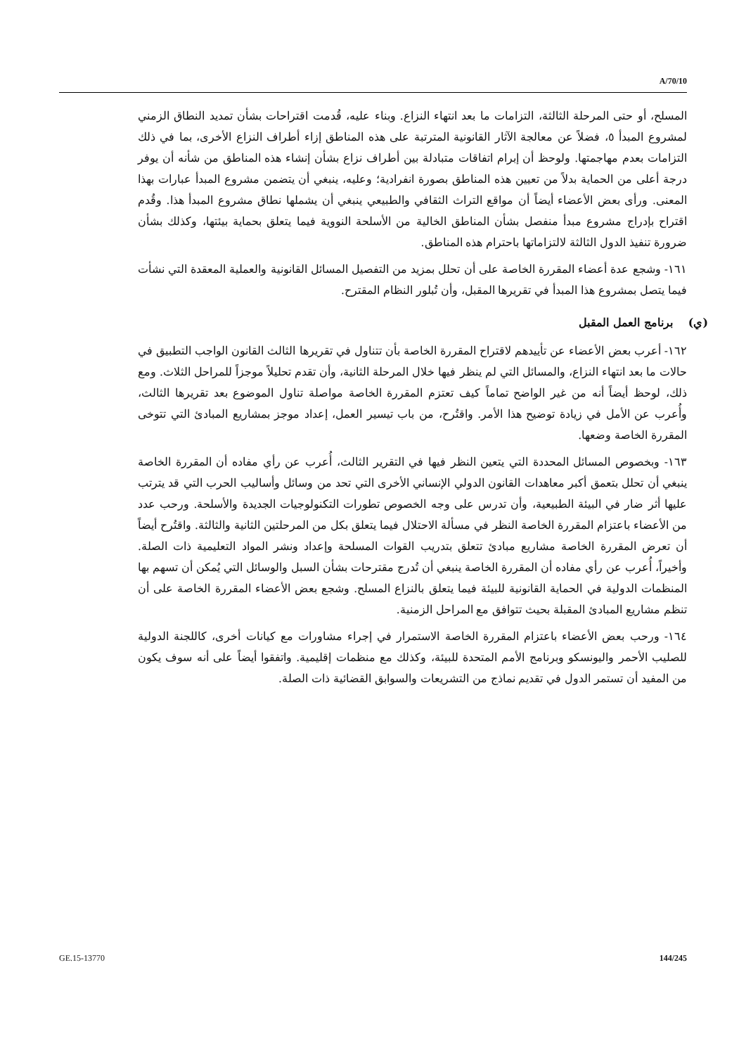A/70/10
المسلح، أو حتى المرحلة الثالثة، التزامات ما بعد انتهاء النزاع. وبناء عليه، قُدمت اقتراحات بشأن تمديد النطاق الزمني لمشروع المبدأ ٥، فضلاً عن معالجة الآثار القانونية المترتبة على هذه المناطق إزاء أطراف النزاع الأخرى، بما في ذلك التزامات بعدم مهاجمتها. ولوحظ أن إبرام اتفاقات متبادلة بين أطراف نزاع بشأن إنشاء هذه المناطق من شأنه أن يوفر درجة أعلى من الحماية بدلاً من تعيين هذه المناطق بصورة انفرادية؛ وعليه، ينبغي أن يتضمن مشروع المبدأ عبارات بهذا المعنى. ورأى بعض الأعضاء أيضاً أن مواقع التراث الثقافي والطبيعي ينبغي أن يشملها نطاق مشروع المبدأ هذا. وقُدم اقتراح بإدراج مشروع مبدأ منفصل بشأن المناطق الخالية من الأسلحة النووية فيما يتعلق بحماية بيئتها، وكذلك بشأن ضرورة تنفيذ الدول الثالثة لالتزاماتها باحترام هذه المناطق.
١٦١- وشجع عدة أعضاء المقررة الخاصة على أن تحلل بمزيد من التفصيل المسائل القانونية والعملية المعقدة التي نشأت فيما يتصل بمشروع هذا المبدأ في تقريرها المقبل، وأن تُبلور النظام المقترح.
(ي) برنامج العمل المقبل
١٦٢- أعرب بعض الأعضاء عن تأييدهم لاقتراح المقررة الخاصة بأن تتناول في تقريرها الثالث القانون الواجب التطبيق في حالات ما بعد انتهاء النزاع، والمسائل التي لم ينظر فيها خلال المرحلة الثانية، وأن تقدم تحليلاً موجزاً للمراحل الثلاث. ومع ذلك، لوحظ أيضاً أنه من غير الواضح تماماً كيف تعتزم المقررة الخاصة مواصلة تناول الموضوع بعد تقريرها الثالث، وأُعرب عن الأمل في زيادة توضيح هذا الأمر. واقتُرح، من باب تيسير العمل، إعداد موجز بمشاريع المبادئ التي تتوخى المقررة الخاصة وضعها.
١٦٣- وبخصوص المسائل المحددة التي يتعين النظر فيها في التقرير الثالث، أُعرب عن رأي مفاده أن المقررة الخاصة ينبغي أن تحلل بتعمق أكبر معاهدات القانون الدولي الإنساني الأخرى التي تحد من وسائل وأساليب الحرب التي قد يترتب عليها أثر ضار في البيئة الطبيعية، وأن تدرس على وجه الخصوص تطورات التكنولوجيات الجديدة والأسلحة. ورحب عدد من الأعضاء باعتزام المقررة الخاصة النظر في مسألة الاحتلال فيما يتعلق بكل من المرحلتين الثانية والثالثة. واقتُرح أيضاً أن تعرض المقررة الخاصة مشاريع مبادئ تتعلق بتدريب القوات المسلحة وإعداد ونشر المواد التعليمية ذات الصلة. وأخيراً، أُعرب عن رأي مفاده أن المقررة الخاصة ينبغي أن تُدرج مقترحات بشأن السبل والوسائل التي يُمكن أن تسهم بها المنظمات الدولية في الحماية القانونية للبيئة فيما يتعلق بالنزاع المسلح. وشجع بعض الأعضاء المقررة الخاصة على أن تنظم مشاريع المبادئ المقبلة بحيث تتوافق مع المراحل الزمنية.
١٦٤- ورحب بعض الأعضاء باعتزام المقررة الخاصة الاستمرار في إجراء مشاورات مع كيانات أخرى، كاللجنة الدولية للصليب الأحمر واليونسكو وبرنامج الأمم المتحدة للبيئة، وكذلك مع منظمات إقليمية. واتفقوا أيضاً على أنه سوف يكون من المفيد أن تستمر الدول في تقديم نماذج من التشريعات والسوابق القضائية ذات الصلة.
GE.15-13770 144/245